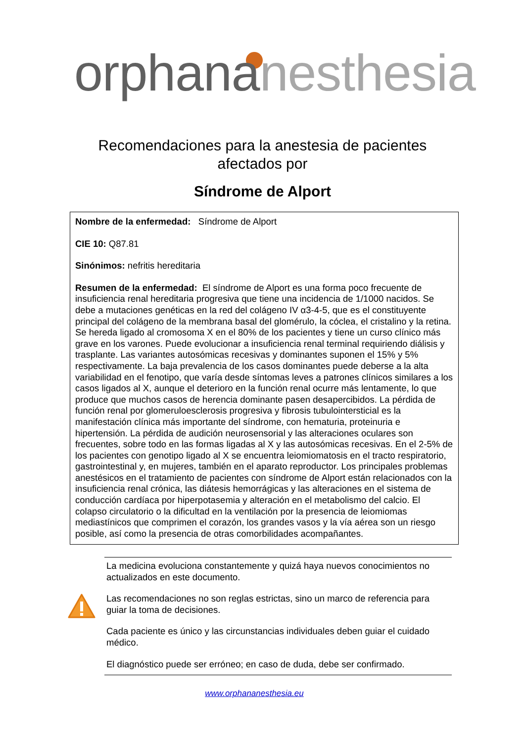orphana nesthesia
Recomendaciones para la anestesia de pacientes
afectados por
Síndrome de Alport
Nombre de la enfermedad: Síndrome de Alport
CIE 10: Q87.81
Sinónimos: nefritis hereditaria
Resumen de la enfermedad: El síndrome de Alport es una forma poco frecuente de insuficiencia renal hereditaria progresiva que tiene una incidencia de 1/1000 nacidos. Se debe a mutaciones genéticas en la red del colágeno IV α3-4-5, que es el constituyente principal del colágeno de la membrana basal del glomérulo, la cóclea, el cristalino y la retina. Se hereda ligado al cromosoma X en el 80% de los pacientes y tiene un curso clínico más grave en los varones. Puede evolucionar a insuficiencia renal terminal requiriendo diálisis y trasplante. Las variantes autosómicas recesivas y dominantes suponen el 15% y 5% respectivamente. La baja prevalencia de los casos dominantes puede deberse a la alta variabilidad en el fenotipo, que varía desde síntomas leves a patrones clínicos similares a los casos ligados al X, aunque el deterioro en la función renal ocurre más lentamente, lo que produce que muchos casos de herencia dominante pasen desapercibidos. La pérdida de función renal por glomeruloesclerosis progresiva y fibrosis tubulointersticial es la manifestación clínica más importante del síndrome, con hematuria, proteinuria e hipertensión. La pérdida de audición neurosensorial y las alteraciones oculares son frecuentes, sobre todo en las formas ligadas al X y las autosómicas recesivas. En el 2-5% de los pacientes con genotipo ligado al X se encuentra leiomiomatosis en el tracto respiratorio, gastrointestinal y, en mujeres, también en el aparato reproductor. Los principales problemas anestésicos en el tratamiento de pacientes con síndrome de Alport están relacionados con la insuficiencia renal crónica, las diátesis hemorrágicas y las alteraciones en el sistema de conducción cardíaca por hiperpotasemia y alteración en el metabolismo del calcio. El colapso circulatorio o la dificultad en la ventilación por la presencia de leiomiomas mediastínicos que comprimen el corazón, los grandes vasos y la vía aérea son un riesgo posible, así como la presencia de otras comorbilidades acompañantes.
La medicina evoluciona constantemente y quizá haya nuevos conocimientos no actualizados en este documento.
Las recomendaciones no son reglas estrictas, sino un marco de referencia para guiar la toma de decisiones.
Cada paciente es único y las circunstancias individuales deben guiar el cuidado médico.
El diagnóstico puede ser erróneo; en caso de duda, debe ser confirmado.
www.orphananesthesia.eu